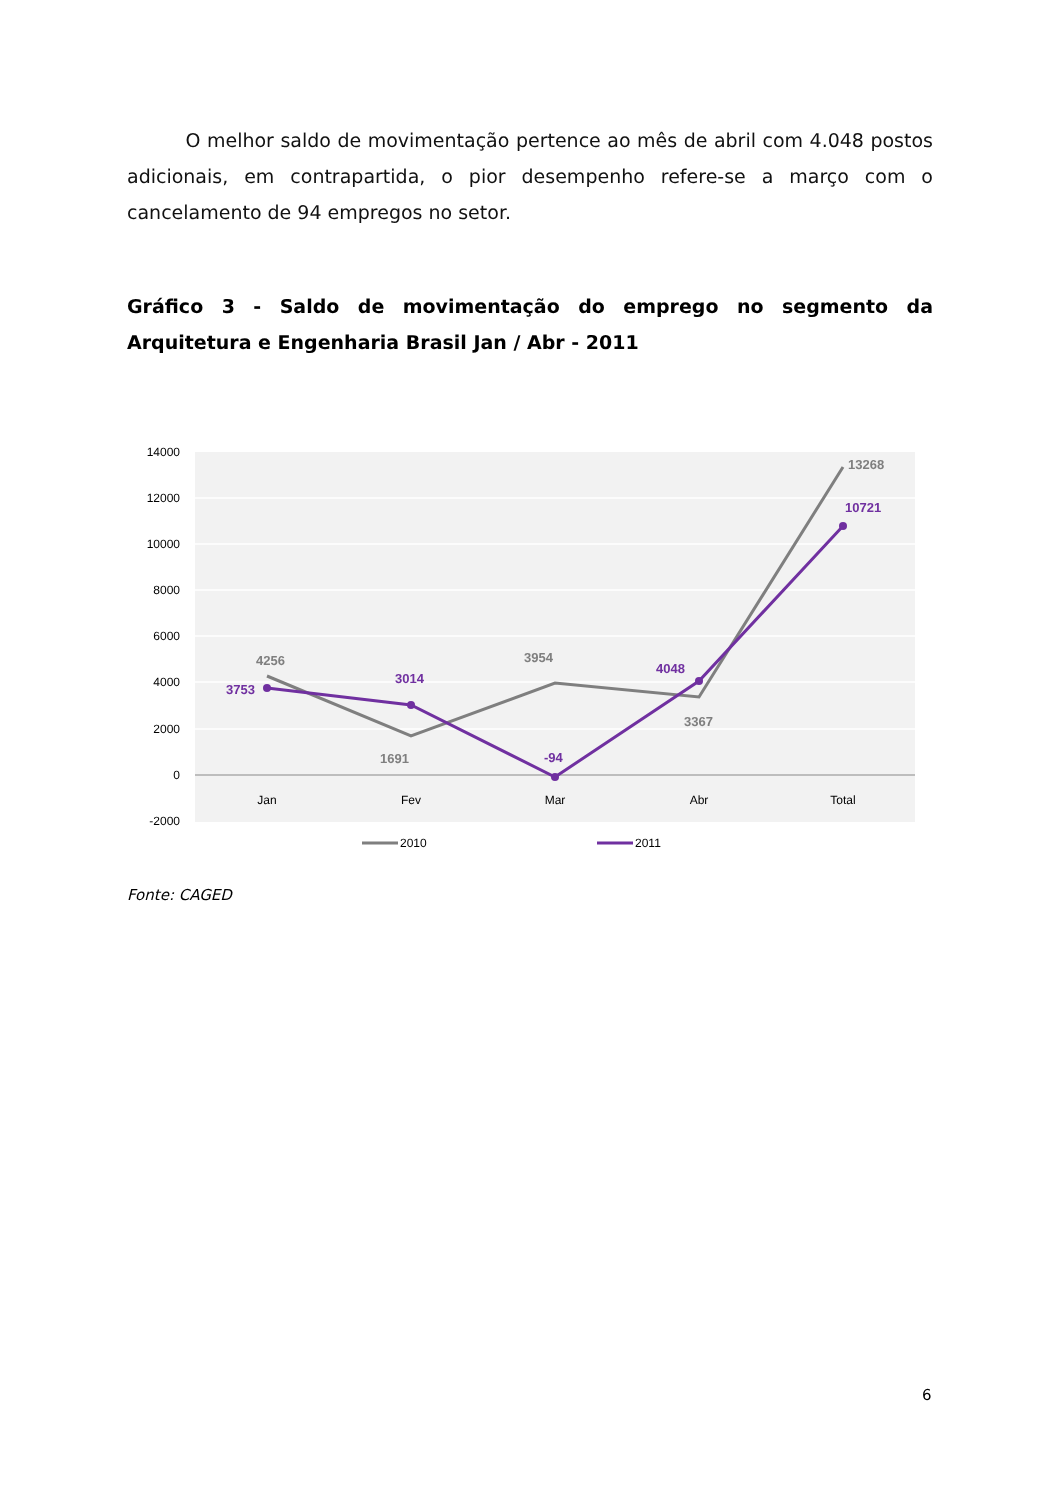O melhor saldo de movimentação pertence ao mês de abril com 4.048 postos adicionais, em contrapartida, o pior desempenho refere-se a março com o cancelamento de 94 empregos no setor.
Gráfico 3 - Saldo de movimentação do emprego no segmento da Arquitetura e Engenharia Brasil Jan / Abr - 2011
14000
12000
10000
8000
6000
4000
2000
0
-2000
Jan
Fev
Mar
Abr
Total
4256
1691
3954
3367
13268
3753
3014
-94
4048
10721
2010
2011
Fonte: CAGED
6